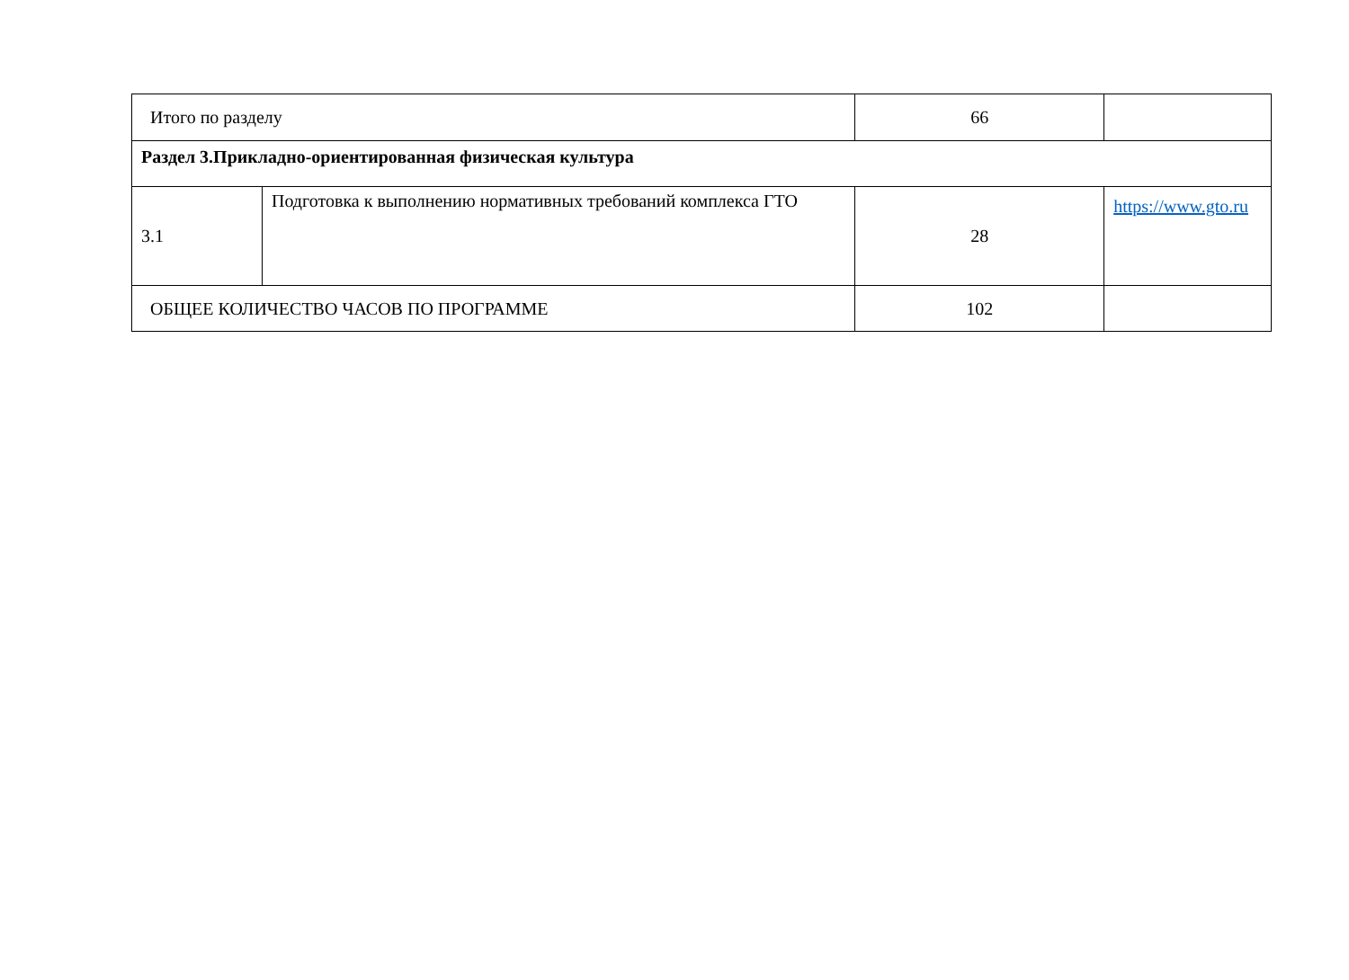| Итого по разделу | | 66 | |
| Раздел 3.Прикладно-ориентированная физическая культура | | | |
| 3.1 | Подготовка к выполнению нормативных требований комплекса ГТО | 28 | https://www.gto.ru |
| ОБЩЕЕ КОЛИЧЕСТВО ЧАСОВ ПО ПРОГРАММЕ | | 102 | |